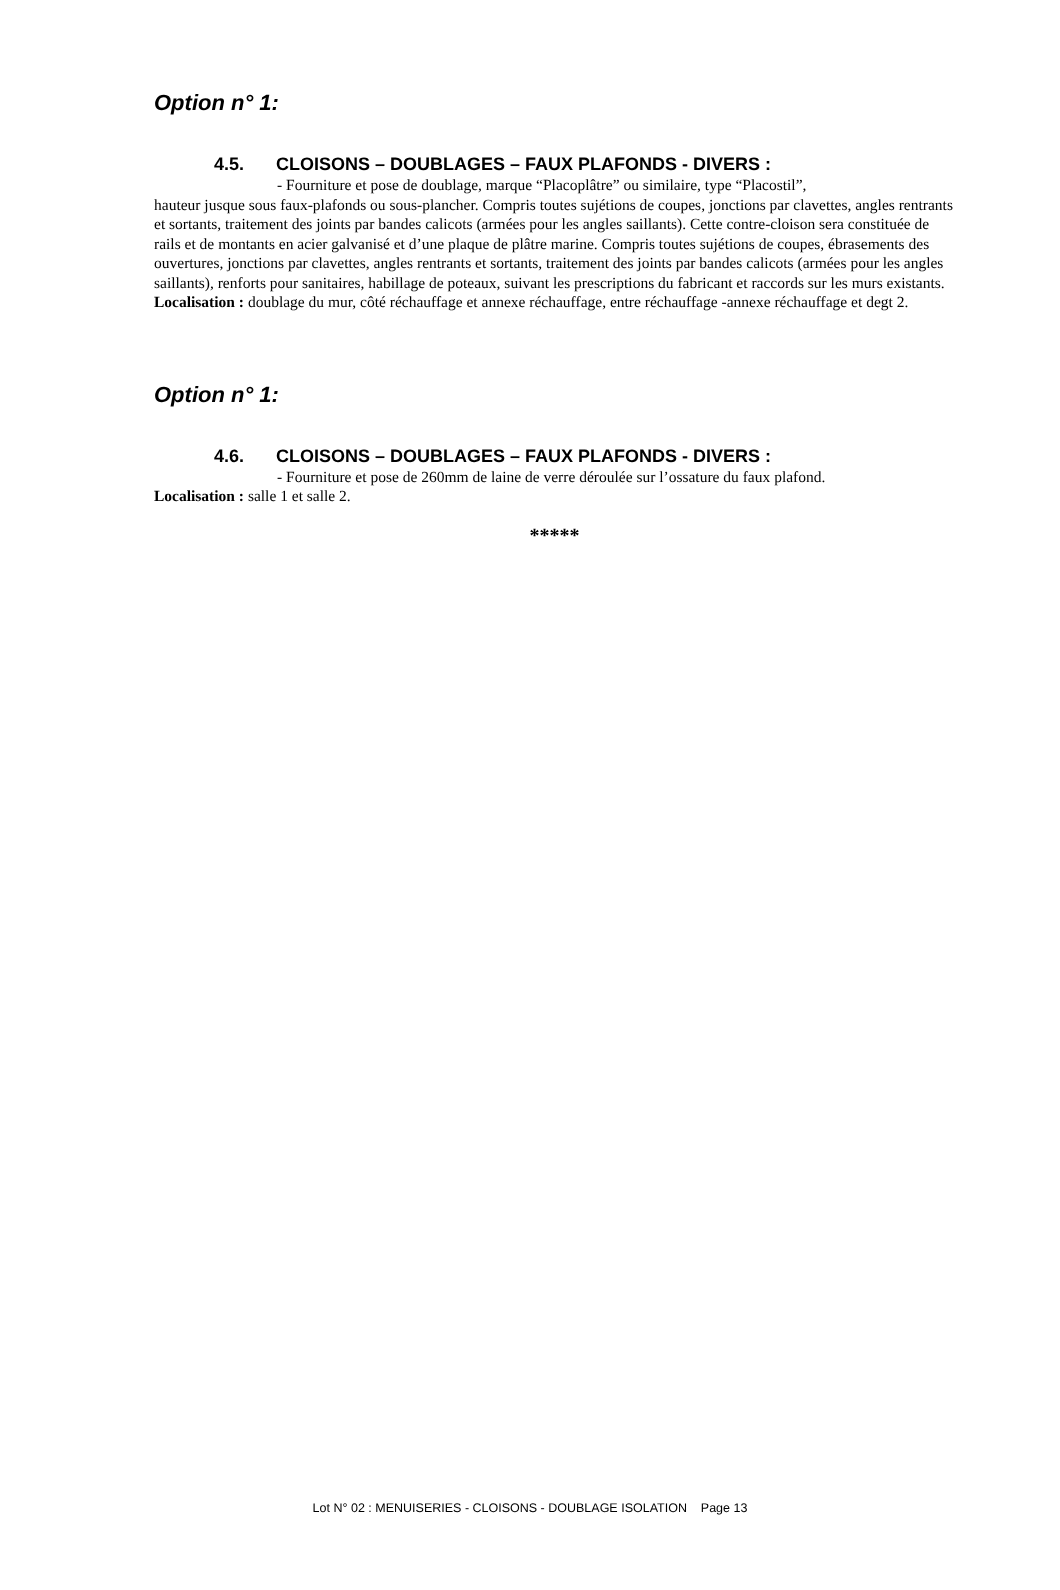Option n° 1:
4.5. CLOISONS – DOUBLAGES – FAUX PLAFONDS - DIVERS :
- Fourniture et pose de doublage, marque “Placoplâtre” ou similaire, type “Placostil”,
hauteur jusque sous faux-plafonds ou sous-plancher. Compris toutes sujétions de coupes, jonctions par clavettes, angles rentrants et sortants, traitement des joints par bandes calicots (armées pour les angles saillants). Cette contre-cloison sera constituée de rails et de montants en acier galvanisé et d’une plaque de plâtre marine. Compris toutes sujétions de coupes, ébrasements des ouvertures, jonctions par clavettes, angles rentrants et sortants, traitement des joints par bandes calicots (armées pour les angles saillants), renforts pour sanitaires, habillage de poteaux, suivant les prescriptions du fabricant et raccords sur les murs existants.
Localisation : doublage du mur, côté réchauffage et annexe réchauffage, entre réchauffage -annexe réchauffage et degt 2.
Option n° 1:
4.6. CLOISONS – DOUBLAGES – FAUX PLAFONDS - DIVERS :
- Fourniture et pose de 260mm de laine de verre déroulée sur l’ossature du faux plafond.
Localisation : salle 1 et salle 2.
*****
Lot N° 02 : MENUISERIES - CLOISONS - DOUBLAGE ISOLATION Page 13